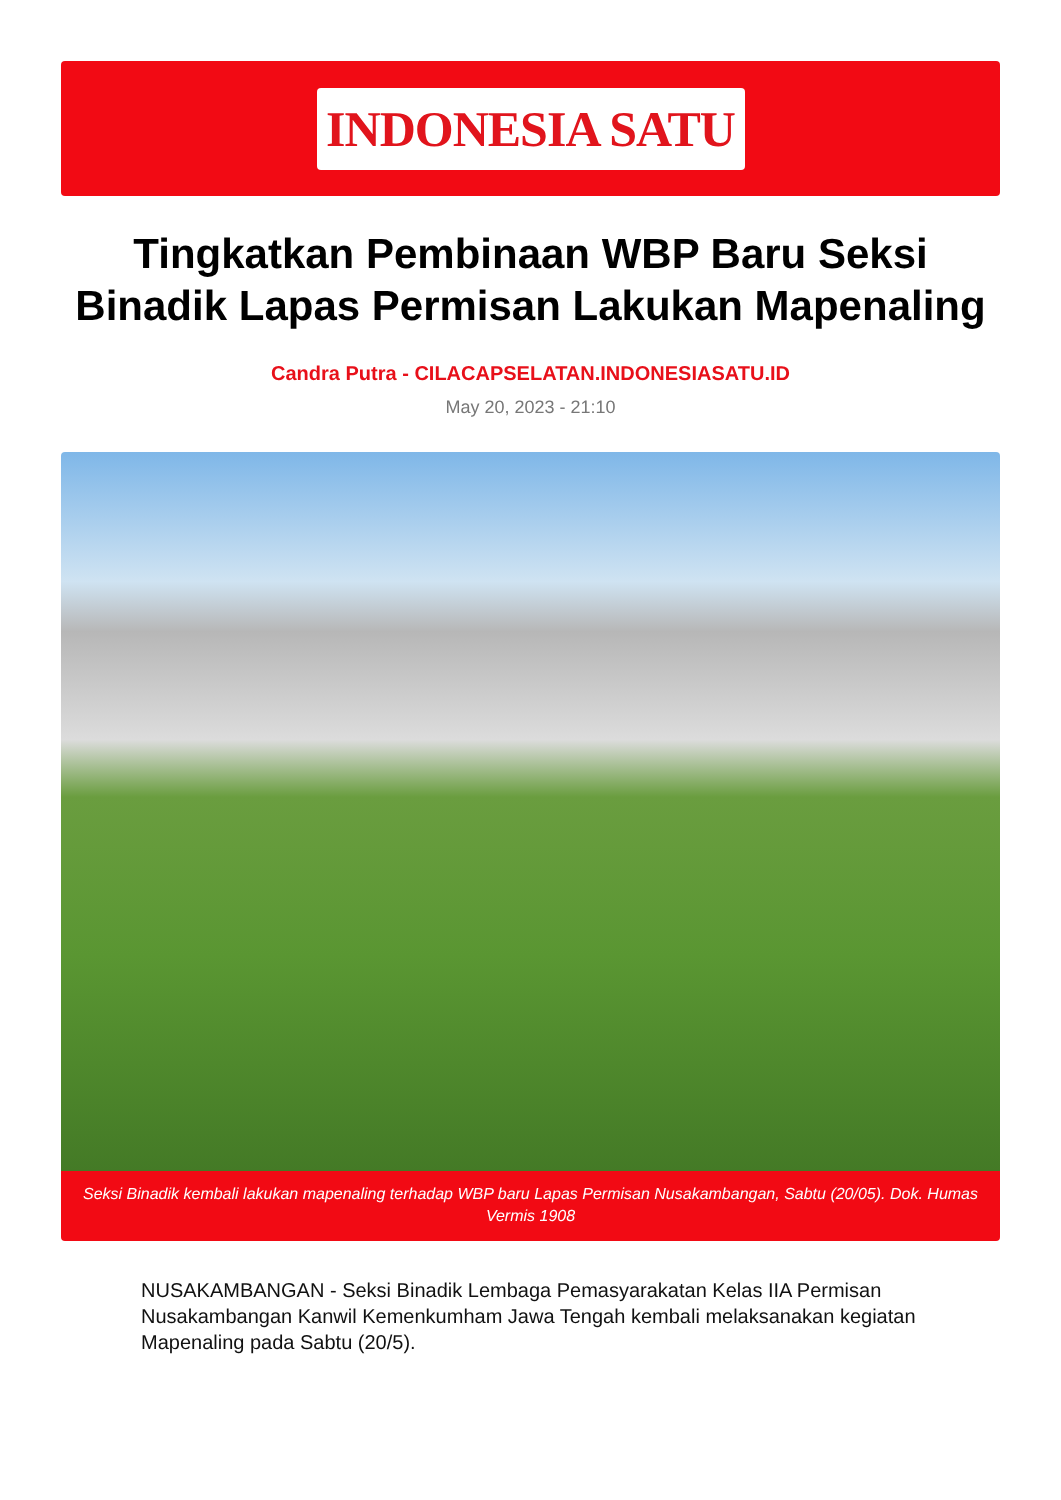INDONESIA SATU
Tingkatkan Pembinaan WBP Baru Seksi Binadik Lapas Permisan Lakukan Mapenaling
Candra Putra - CILACAPSELATAN.INDONESIASATU.ID
May 20, 2023 - 21:10
Seksi Binadik kembali lakukan mapenaling terhadap WBP baru Lapas Permisan Nusakambangan, Sabtu (20/05). Dok. Humas Vermis 1908
NUSAKAMBANGAN - Seksi Binadik Lembaga Pemasyarakatan Kelas IIA Permisan Nusakambangan Kanwil Kemenkumham Jawa Tengah kembali melaksanakan kegiatan Mapenaling pada Sabtu (20/5).